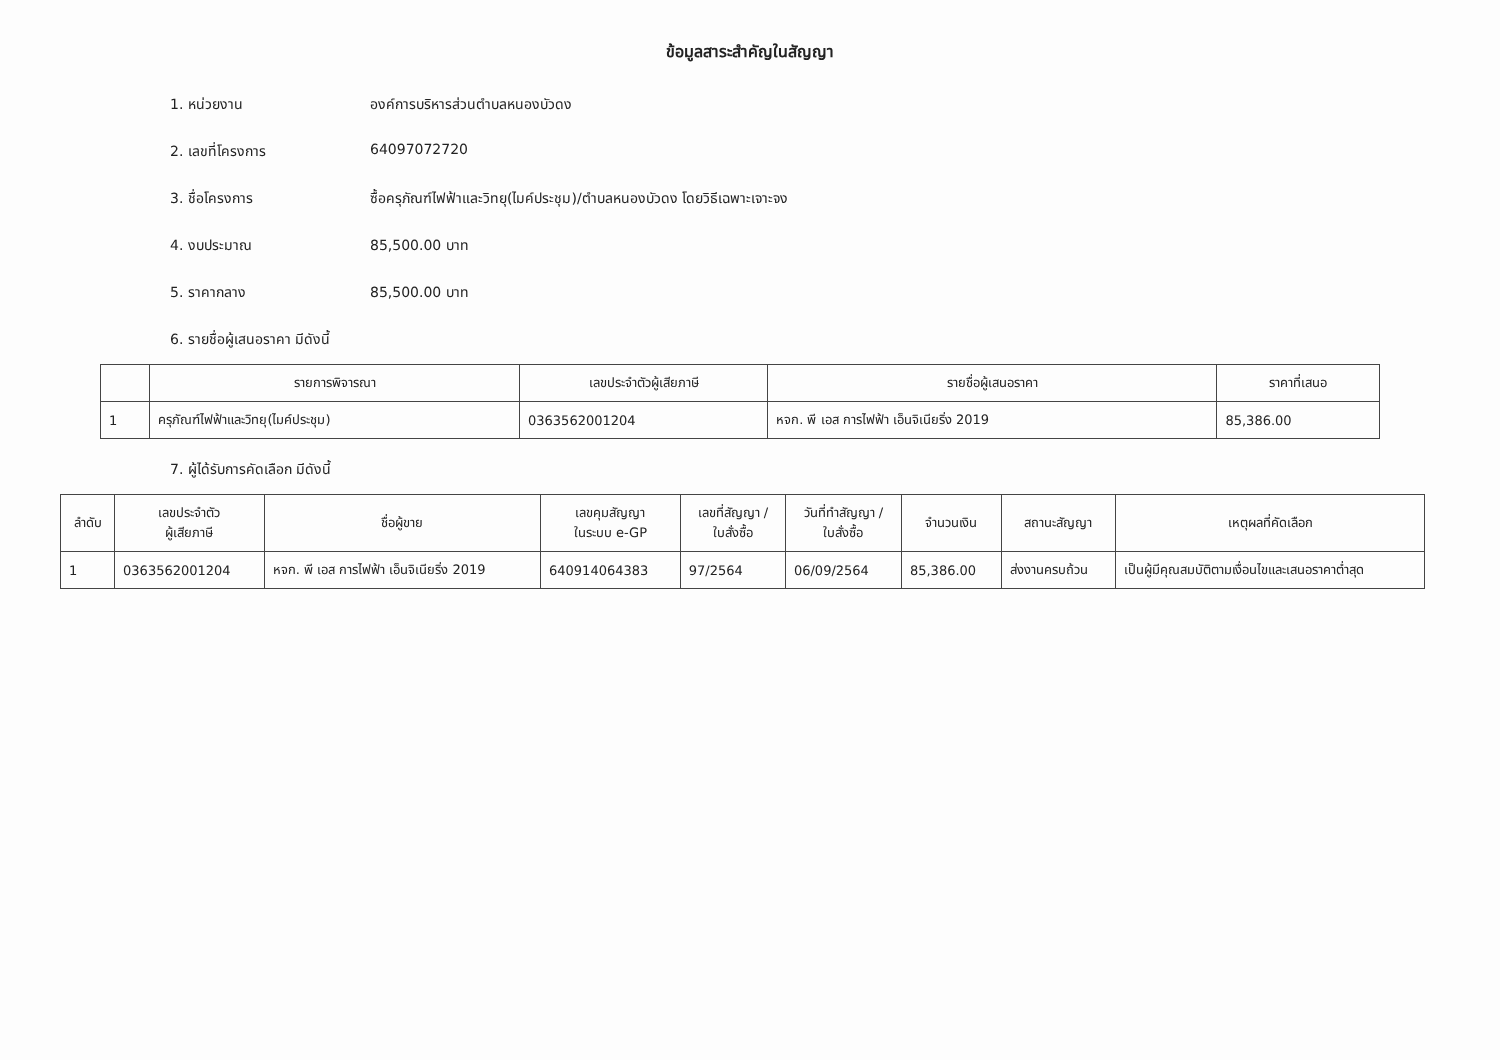ข้อมูลสาระสำคัญในสัญญา
1. หน่วยงาน องค์การบริหารส่วนตำบลหนองบัวดง
2. เลขที่โครงการ 64097072720
3. ชื่อโครงการ ซื้อครุภัณฑ์ไฟฟ้าและวิทยุ(ไมค์ประชุม)/ตำบลหนองบัวดง โดยวิธีเฉพาะเจาะจง
4. งบประมาณ 85,500.00 บาท
5. ราคากลาง 85,500.00 บาท
6. รายชื่อผู้เสนอราคา มีดังนี้
| | รายการพิจารณา | เลขประจำตัวผู้เสียภาษี | รายชื่อผู้เสนอราคา | ราคาที่เสนอ |
| --- | --- | --- | --- | --- |
| 1 | ครุภัณฑ์ไฟฟ้าและวิทยุ(ไมค์ประชุม) | 0363562001204 | หจก. พี เอส การไฟฟ้า เอ็นจิเนียริ่ง 2019 | 85,386.00 |
7. ผู้ได้รับการคัดเลือก มีดังนี้
| ลำดับ | เลขประจำตัว ผู้เสียภาษี | ชื่อผู้ขาย | เลขคุมสัญญา ในระบบ e-GP | เลขที่สัญญา / ใบสั่งซื้อ | วันที่ทำสัญญา / ใบสั่งซื้อ | จำนวนเงิน | สถานะสัญญา | เหตุผลที่คัดเลือก |
| --- | --- | --- | --- | --- | --- | --- | --- | --- |
| 1 | 0363562001204 | หจก. พี เอส การไฟฟ้า เอ็นจิเนียริ่ง 2019 | 640914064383 | 97/2564 | 06/09/2564 | 85,386.00 | ส่งงานครบถ้วน | เป็นผู้มีคุณสมบัติตามเงื่อนไขและเสนอราคาต่ำสุด |